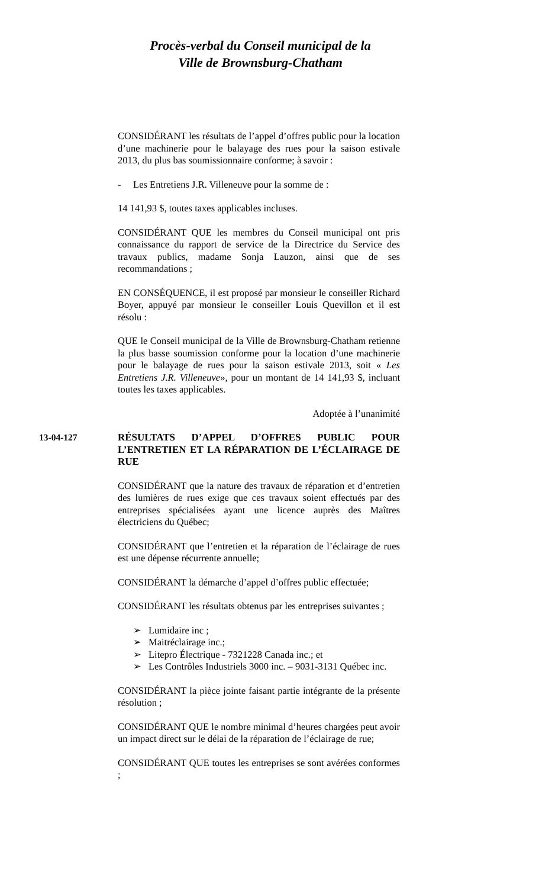Procès-verbal du Conseil municipal de la
Ville de Brownsburg-Chatham
CONSIDÉRANT les résultats de l’appel d’offres public pour la location d’une machinerie pour le balayage des rues pour la saison estivale 2013, du plus bas soumissionnaire conforme; à savoir :
- Les Entretiens J.R. Villeneuve pour la somme de :
14 141,93 $, toutes taxes applicables incluses.
CONSIDÉRANT QUE les membres du Conseil municipal ont pris connaissance du rapport de service de la Directrice du Service des travaux publics, madame Sonja Lauzon, ainsi que de ses recommandations ;
EN CONSÉQUENCE, il est proposé par monsieur le conseiller Richard Boyer, appuyé par monsieur le conseiller Louis Quevillon et il est résolu :
QUE le Conseil municipal de la Ville de Brownsburg-Chatham retienne la plus basse soumission conforme pour la location d’une machinerie pour le balayage de rues pour la saison estivale 2013, soit « Les Entretiens J.R. Villeneuve», pour un montant de 14 141,93 $, incluant toutes les taxes applicables.
Adoptée à l’unanimité
13-04-127 RÉSULTATS D’APPEL D’OFFRES PUBLIC POUR L’ENTRETIEN ET LA RÉPARATION DE L’ÉCLAIRAGE DE RUE
CONSIDÉRANT que la nature des travaux de réparation et d’entretien des lumières de rues exige que ces travaux soient effectués par des entreprises spécialisées ayant une licence auprès des Maîtres électriciens du Québec;
CONSIDÉRANT que l’entretien et la réparation de l’éclairage de rues est une dépense récurrente annuelle;
CONSIDÉRANT la démarche d’appel d’offres public effectuée;
CONSIDÉRANT les résultats obtenus par les entreprises suivantes ;
➢ Lumidaire inc ;
➢ Maitréclairage inc.;
➢ Litepro Électrique - 7321228 Canada inc.; et
➢ Les Contrôles Industriels 3000 inc. – 9031-3131 Québec inc.
CONSIDÉRANT la pièce jointe faisant partie intégrante de la présente résolution ;
CONSIDÉRANT QUE le nombre minimal d’heures chargées peut avoir un impact direct sur le délai de la réparation de l’éclairage de rue;
CONSIDÉRANT QUE toutes les entreprises se sont avérées conformes ;